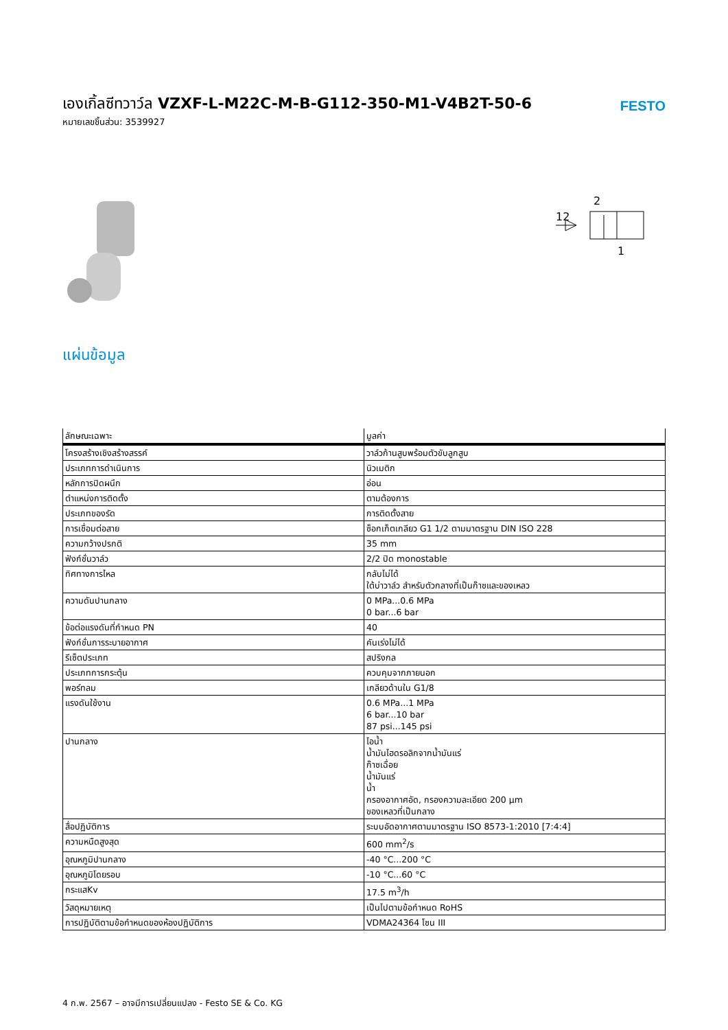เองเกิ้ลซีทวาว์ล VZXF-L-M22C-M-B-G112-350-M1-V4B2T-50-6
หมายเลขชิ้นส่วน: 3539927
FESTO
2
12
1
แผ่นข้อมูล
| ลักษณะเฉพาะ | มูลค่า |
| --- | --- |
| โครงสร้างเชิงสร้างสรรค์ | วาล์วก้านสูบพร้อมตัวขับลูกสูบ |
| ประเภทการดำเนินการ | นิวเมติก |
| หลักการปิดผนึก | อ่อน |
| ตำแหน่งการติดตั้ง | ตามต้องการ |
| ประเภทของรัด | การติดตั้งสาย |
| การเชื่อมต่อสาย | ซ็อกเก็ตเกลียว G1 1/2 ตามมาตรฐาน DIN ISO 228 |
| ความกว้างปรกติ | 35 mm |
| ฟังก์ชั่นวาล์ว | 2/2 ปิด monostable |
| ทิศทางการไหล | กลับไม่ได้ ใต้บ่าวาล์ว สำหรับตัวกลางที่เป็นก๊าซและของเหลว |
| ความดันปานกลาง | 0 MPa...0.6 MPa 0 bar...6 bar |
| ข้อต่อแรงดันที่กำหนด PN | 40 |
| ฟังก์ชั่นการระบายอากาศ | คันเร่งไม่ได้ |
| รีเซ็ตประเภท | สปริงกล |
| ประเภทการกระตุ้น | ควบคุมจากภายนอก |
| พอร์ทลม | เกลียวด้านใน G1/8 |
| แรงดันใช้งาน | 0.6 MPa...1 MPa 6 bar...10 bar 87 psi...145 psi |
| ปานกลาง | ไอน้ำ น้ำมันไฮดรอลิกจากน้ำมันแร่ ก๊าซเฉื่อย น้ำมันแร่ น้ำ กรองอากาศอัด, กรองความละเอียด 200 µm ของเหลวที่เป็นกลาง |
| สื่อปฏิบัติการ | ระบบอัดอากาศตามมาตรฐาน ISO 8573-1:2010 [7:4:4] |
| ความหนืดสูงสุด | 600 mm<sup>2</sup>/s |
| อุณหภูมิปานกลาง | -40 °C...200 °C |
| อุณหภูมิโดยรอบ | -10 °C...60 °C |
| กระแสKv | 17.5 m<sup>3</sup>/h |
| วัสดุหมายเหตุ | เป็นไปตามข้อกำหนด RoHS |
| การปฏิบัติตามข้อกำหนดของห้องปฏิบัติการ | VDMA24364 โซน III |
4 ก.พ. 2567 – อาจมีการเปลี่ยนแปลง - Festo SE & Co. KG